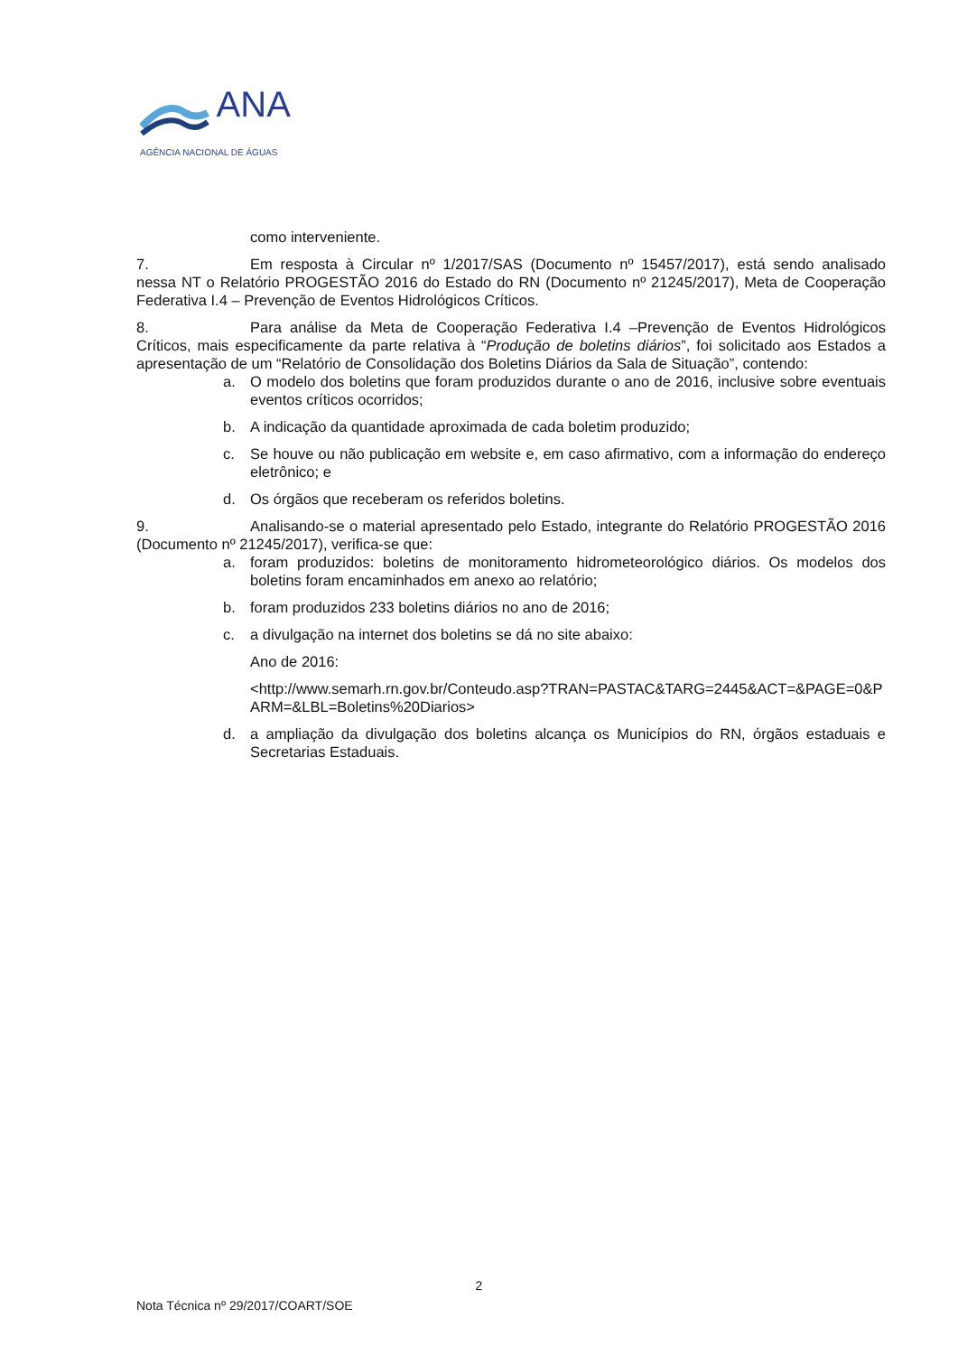ANA
AGÊNCIA NACIONAL DE ÁGUAS
como interveniente.
7. Em resposta à Circular nº 1/2017/SAS (Documento nº 15457/2017), está sendo analisado nessa NT o Relatório PROGESTÃO 2016 do Estado do RN (Documento nº 21245/2017), Meta de Cooperação Federativa I.4 – Prevenção de Eventos Hidrológicos Críticos.
8. Para análise da Meta de Cooperação Federativa I.4 –Prevenção de Eventos Hidrológicos Críticos, mais especificamente da parte relativa à “Produção de boletins diários”, foi solicitado aos Estados a apresentação de um “Relatório de Consolidação dos Boletins Diários da Sala de Situação”, contendo:
a. O modelo dos boletins que foram produzidos durante o ano de 2016, inclusive sobre eventuais eventos críticos ocorridos;
b. A indicação da quantidade aproximada de cada boletim produzido;
c. Se houve ou não publicação em website e, em caso afirmativo, com a informação do endereço eletrônico; e
d. Os órgãos que receberam os referidos boletins.
9. Analisando-se o material apresentado pelo Estado, integrante do Relatório PROGESTÃO 2016 (Documento nº 21245/2017), verifica-se que:
a. foram produzidos: boletins de monitoramento hidrometeorológico diários. Os modelos dos boletins foram encaminhados em anexo ao relatório;
b. foram produzidos 233 boletins diários no ano de 2016;
c. a divulgação na internet dos boletins se dá no site abaixo:
Ano de 2016:
<http://www.semarh.rn.gov.br/Conteudo.asp?TRAN=PASTAC&TARG=2445&ACT=&PAGE=0&PARM=&LBL=Boletins%20Diarios>
d. a ampliação da divulgação dos boletins alcança os Municípios do RN, órgãos estaduais e Secretarias Estaduais.
2
Nota Técnica nº 29/2017/COART/SOE